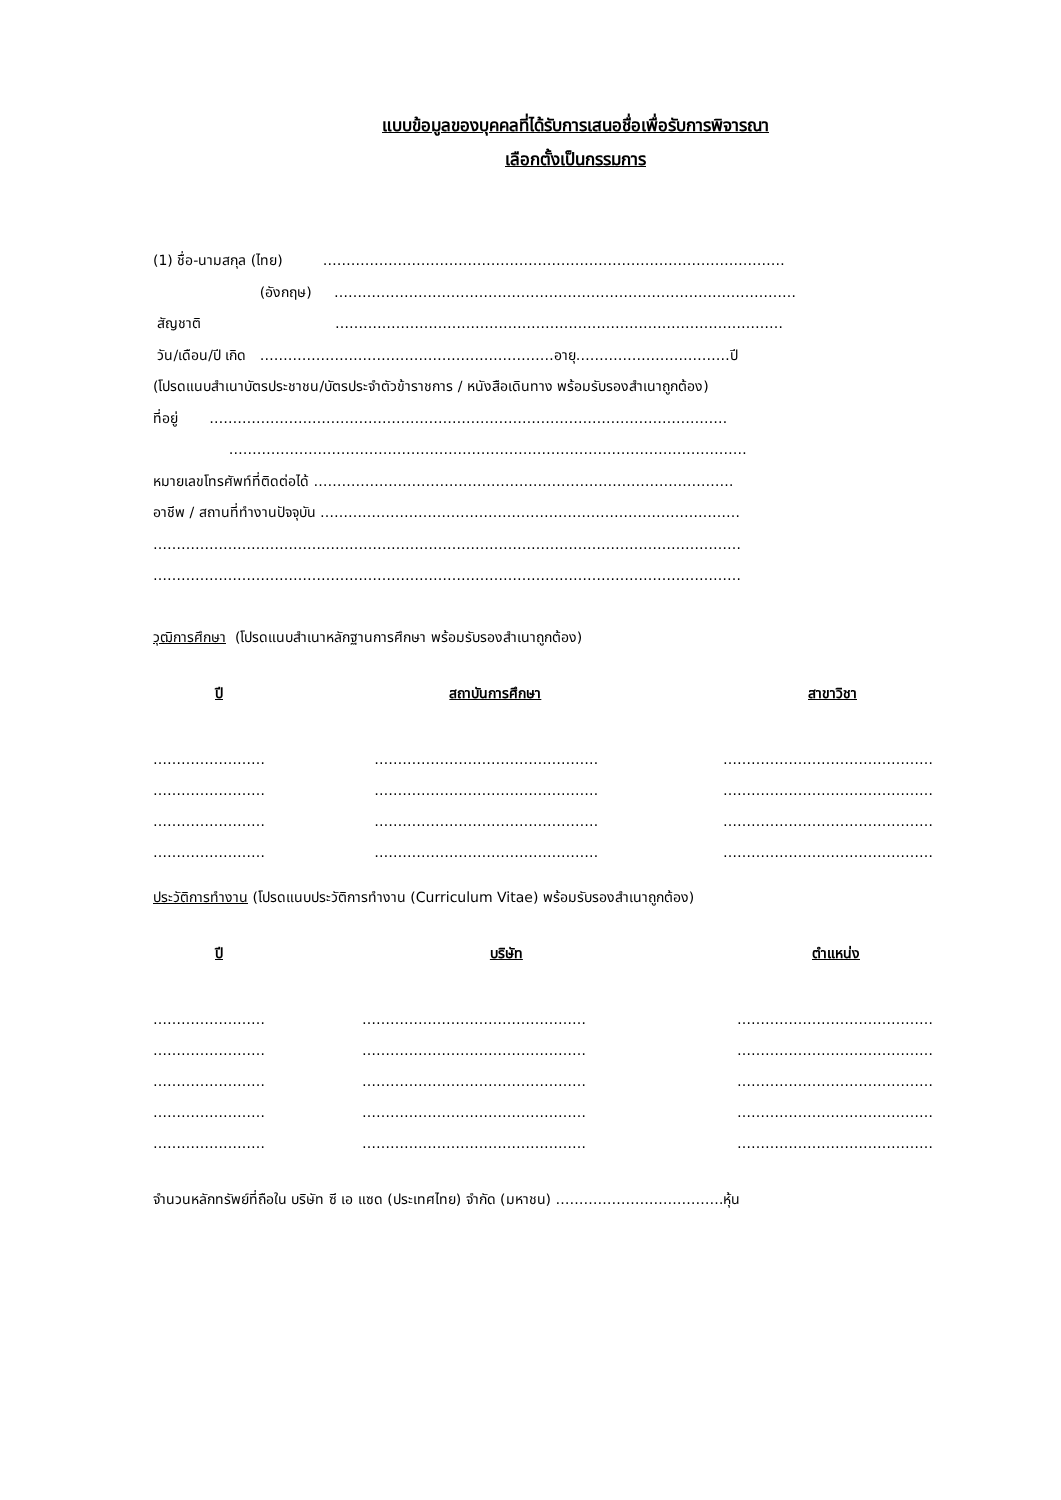แบบข้อมูลของบุคคลที่ได้รับการเสนอชื่อเพื่อรับการพิจารณา
เลือกตั้งเป็นกรรมการ
(1) ชื่อ-นามสกุล (ไทย) ………………………………………………………………………………………
(อังกฤษ) ………………………………………………………………………………………
สัญชาติ ……………………………………………………………………………………
วัน/เดือน/ปี เกิด ………………………………………………………อายุ……………………………ปี
(โปรดแนบสำเนาบัตรประชาชน/บัตรประจำตัวข้าราชการ / หนังสือเดินทาง พร้อมรับรองสำเนาถูกต้อง)
ที่อยู่ …………………………………………………………………………………………………
…………………………………………………………………………………………………
หมายเลขโทรศัพท์ที่ติดต่อได้ ………………………………………………………………………………
อาชีพ / สถานที่ทำงานปัจจุบัน ………………………………………………………………………………
………………………………………………………………………………………………………………
………………………………………………………………………………………………………………
วุฒิการศึกษา (โปรดแนบสำเนาหลักฐานการศึกษา พร้อมรับรองสำเนาถูกต้อง)
| ปี | สถาบันการศึกษา | สาขาวิชา |
| --- | --- | --- |
| …………………… | ………………………………………… | ……………………………………… |
| …………………… | ………………………………………… | ……………………………………… |
| …………………… | ………………………………………… | ……………………………………… |
| …………………… | ………………………………………… | ……………………………………… |
ประวัติการทำงาน (โปรดแนบประวัติการทำงาน (Curriculum Vitae) พร้อมรับรองสำเนาถูกต้อง)
| ปี | บริษัท | ตำแหน่ง |
| --- | --- | --- |
| …………………… | ………………………………………… | …………………………………… |
| …………………… | ………………………………………… | …………………………………… |
| …………………… | ………………………………………… | …………………………………… |
| …………………… | ………………………………………… | …………………………………… |
| …………………… | ………………………………………… | …………………………………… |
จำนวนหลักทรัพย์ที่ถือใน บริษัท ซี เอ แซด (ประเทศไทย) จำกัด (มหาชน) ………………………………หุ้น